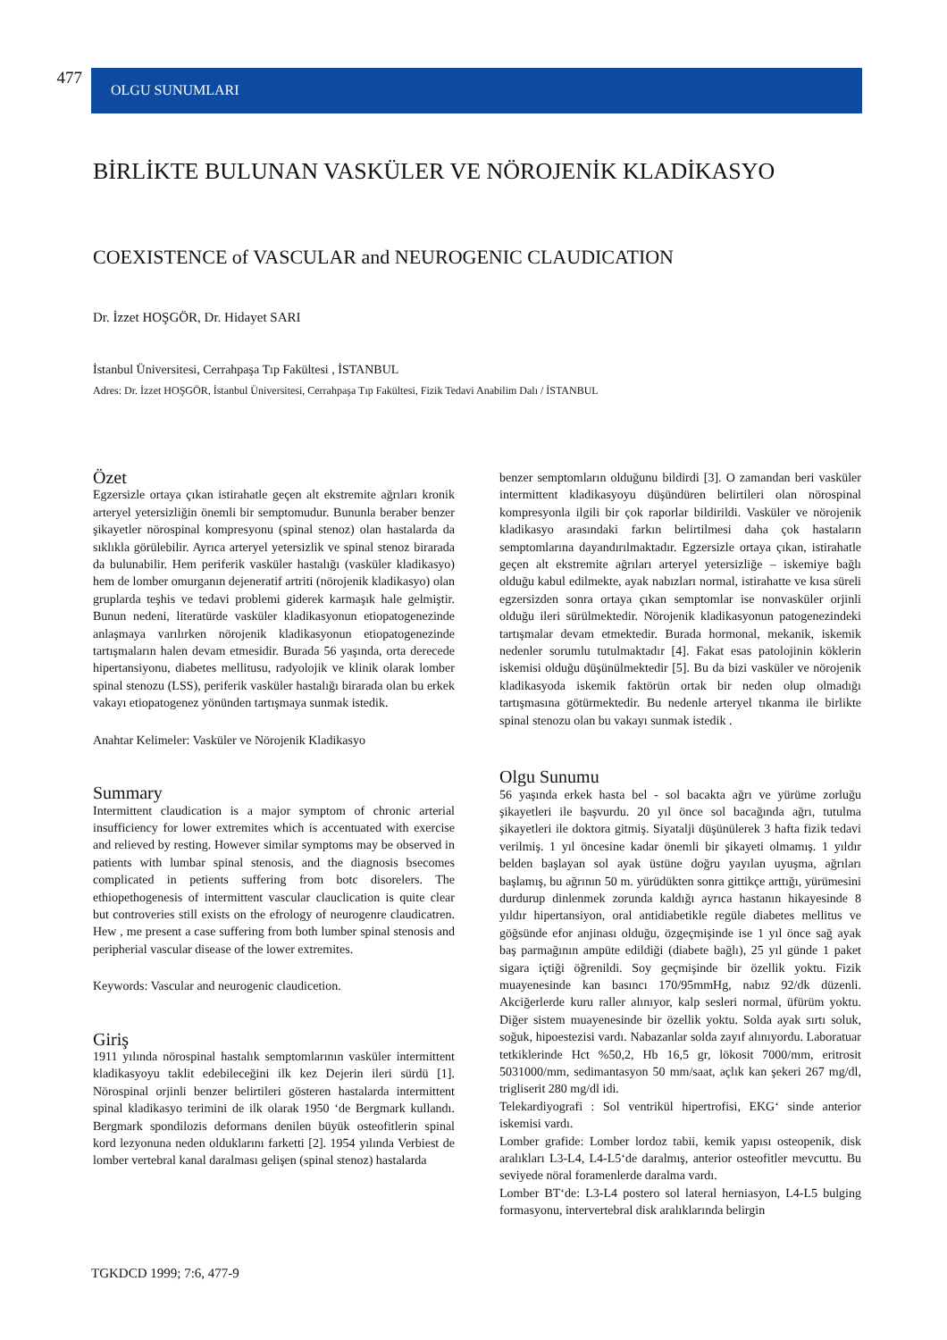477
OLGU SUNUMLARI
BİRLİKTE BULUNAN VASKÜLER VE NÖROJENİK KLADİKASYO
COEXISTENCE of VASCULAR and NEUROGENIC CLAUDICATION
Dr. İzzet HOŞGÖR, Dr. Hidayet SARI
İstanbul Üniversitesi, Cerrahpaşa Tıp Fakültesi , İSTANBUL
Adres: Dr. İzzet HOŞGÖR, İstanbul Üniversitesi, Cerrahpaşa Tıp Fakültesi, Fizik Tedavi Anabilim Dalı / İSTANBUL
Özet
Egzersizle ortaya çıkan istirahatle geçen alt ekstremite ağrıları kronik arteryel yetersizliğin önemli bir semptomudur. Bununla beraber benzer şikayetler nörospinal kompresyonu (spinal stenoz) olan hastalarda da sıklıkla görülebilir. Ayrıca arteryel yetersizlik ve spinal stenoz birarada da bulunabilir. Hem periferik vasküler hastalığı (vasküler kladikasyo) hem de lomber omurganın dejeneratif artriti (nörojenik kladikasyo) olan gruplarda teşhis ve tedavi problemi giderek karmaşık hale gelmiştir. Bunun nedeni, literatürde vasküler kladikasyonun etiopatogenezinde anlaşmaya varılırken nörojenik kladikasyonun etiopatogenezinde tartışmaların halen devam etmesidir. Burada 56 yaşında, orta derecede hipertansiyonu, diabetes mellitusu, radyolojik ve klinik olarak lomber spinal stenozu (LSS), periferik vasküler hastalığı birarada olan bu erkek vakayı etiopatogenez yönünden tartışmaya sunmak istedik.
Anahtar Kelimeler: Vasküler ve Nörojenik Kladikasyo
Summary
Intermittent claudication is a major symptom of chronic arterial insufficiency for lower extremites which is accentuated with exercise and relieved by resting. However similar symptoms may be observed in patients with lumbar spinal stenosis, and the diagnosis bsecomes complicated in petients suffering from botc disorelers. The ethiopethogenesis of intermittent vascular clauclication is quite clear but controveries still exists on the efrology of neurogenre claudicatren. Hew , me present a case suffering from both lumber spinal stenosis and peripherial vascular disease of the lower extremites.
Keywords: Vascular and neurogenic claudicetion.
Giriş
1911 yılında nörospinal hastalık semptomlarının vasküler intermittent kladikasyoyu taklit edebileceğini ilk kez Dejerin ileri sürdü [1]. Nörospinal orjinli benzer belirtileri gösteren hastalarda intermittent spinal kladikasyo terimini de ilk olarak 1950 ‘de Bergmark kullandı. Bergmark spondilozis deformans denilen büyük osteofitlerin spinal kord lezyonuna neden olduklarını farketti [2]. 1954 yılında Verbiest de lomber vertebral kanal daralması gelişen (spinal stenoz) hastalarda
benzer semptomların olduğunu bildirdi [3]. O zamandan beri vasküler intermittent kladikasyoyu düşündüren belirtileri olan nörospinal kompresyonla ilgili bir çok raporlar bildirildi. Vasküler ve nörojenik kladikasyo arasındaki farkın belirtilmesi daha çok hastaların semptomlarına dayandırılmaktadır. Egzersizle ortaya çıkan, istirahatle geçen alt ekstremite ağrıları arteryel yetersizliğe – iskemiye bağlı olduğu kabul edilmekte, ayak nabızları normal, istirahatte ve kısa süreli egzersizden sonra ortaya çıkan semptomlar ise nonvasküler orjinli olduğu ileri sürülmektedir. Nörojenik kladikasyonun patogenezindeki tartışmalar devam etmektedir. Burada hormonal, mekanik, iskemik nedenler sorumlu tutulmaktadır [4]. Fakat esas patolojinin köklerin iskemisi olduğu düşünülmektedir [5]. Bu da bizi vasküler ve nörojenik kladikasyoda iskemik faktörün ortak bir neden olup olmadığı tartışmasına götürmektedir. Bu nedenle arteryel tıkanma ile birlikte spinal stenozu olan bu vakayı sunmak istedik .
Olgu Sunumu
56 yaşında erkek hasta bel - sol bacakta ağrı ve yürüme zorluğu şikayetleri ile başvurdu. 20 yıl önce sol bacağında ağrı, tutulma şikayetleri ile doktora gitmiş. Siyatalji düşünülerek 3 hafta fizik tedavi verilmiş. 1 yıl öncesine kadar önemli bir şikayeti olmamış. 1 yıldır belden başlayan sol ayak üstüne doğru yayılan uyuşma, ağrıları başlamış, bu ağrının 50 m. yürüdükten sonra gittikçe arttığı, yürümesini durdurup dinlenmek zorunda kaldığı ayrıca hastanın hikayesinde 8 yıldır hipertansiyon, oral antidiabetikle regüle diabetes mellitus ve göğsünde efor anjinası olduğu, özgeçmişinde ise 1 yıl önce sağ ayak baş parmağının ampüte edildiği (diabete bağlı), 25 yıl günde 1 paket sigara içtiği öğrenildi. Soy geçmişinde bir özellik yoktu. Fizik muayenesinde kan basıncı 170/95mmHg, nabız 92/dk düzenli. Akciğerlerde kuru raller alınıyor, kalp sesleri normal, üfürüm yoktu. Diğer sistem muayenesinde bir özellik yoktu. Solda ayak sırtı soluk, soğuk, hipoestezisi vardı. Nabazanlar solda zayıf alınıyordu. Laboratuar tetkiklerinde Hct %50,2, Hb 16,5 gr, lökosit 7000/mm, eritrosit 5031000/mm, sedimantasyon 50 mm/saat, açlık kan şekeri 267 mg/dl, trigliserit 280 mg/dl idi.
Telekardiyografi : Sol ventrikül hipertrofisi, EKG‘ sinde anterior iskemisi vardı.
Lomber grafide: Lomber lordoz tabii, kemik yapısı osteopenik, disk aralıkları L3-L4, L4-L5‘de daralmış, anterior osteofitler mevcuttu. Bu seviyede nöral foramenlerde daralma vardı.
Lomber BT‘de: L3-L4 postero sol lateral herniasyon, L4-L5 bulging formasyonu, intervertebral disk aralıklarında belirgin
TGKDCD 1999; 7:6, 477-9